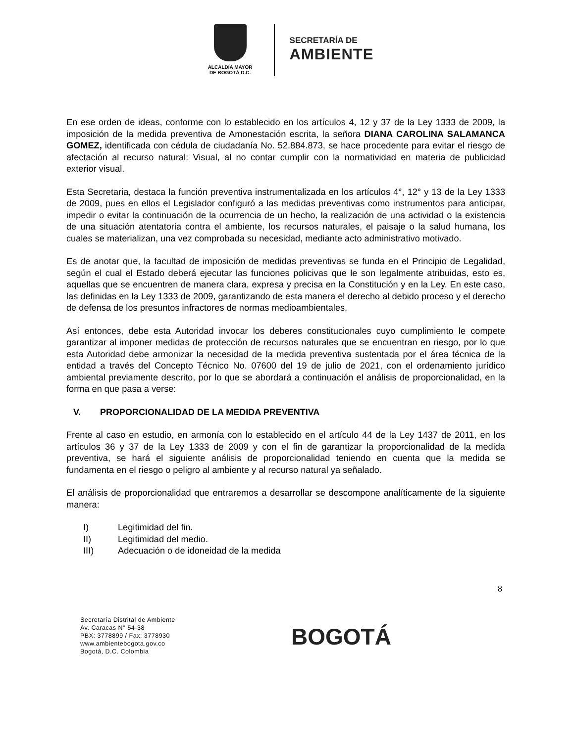ALCALDÍA MAYOR
DE BOGOTÁ D.C.
SECRETARÍA DE
AMBIENTE
En ese orden de ideas, conforme con lo establecido en los artículos 4, 12 y 37 de la Ley 1333 de 2009, la imposición de la medida preventiva de Amonestación escrita, la señora DIANA CAROLINA SALAMANCA GOMEZ, identificada con cédula de ciudadanía No. 52.884.873, se hace procedente para evitar el riesgo de afectación al recurso natural: Visual, al no contar cumplir con la normatividad en materia de publicidad exterior visual.
Esta Secretaria, destaca la función preventiva instrumentalizada en los artículos 4°, 12° y 13 de la Ley 1333 de 2009, pues en ellos el Legislador configuró a las medidas preventivas como instrumentos para anticipar, impedir o evitar la continuación de la ocurrencia de un hecho, la realización de una actividad o la existencia de una situación atentatoria contra el ambiente, los recursos naturales, el paisaje o la salud humana, los cuales se materializan, una vez comprobada su necesidad, mediante acto administrativo motivado.
Es de anotar que, la facultad de imposición de medidas preventivas se funda en el Principio de Legalidad, según el cual el Estado deberá ejecutar las funciones policivas que le son legalmente atribuidas, esto es, aquellas que se encuentren de manera clara, expresa y precisa en la Constitución y en la Ley. En este caso, las definidas en la Ley 1333 de 2009, garantizando de esta manera el derecho al debido proceso y el derecho de defensa de los presuntos infractores de normas medioambientales.
Así entonces, debe esta Autoridad invocar los deberes constitucionales cuyo cumplimiento le compete garantizar al imponer medidas de protección de recursos naturales que se encuentran en riesgo, por lo que esta Autoridad debe armonizar la necesidad de la medida preventiva sustentada por el área técnica de la entidad a través del Concepto Técnico No. 07600 del 19 de julio de 2021, con el ordenamiento jurídico ambiental previamente descrito, por lo que se abordará a continuación el análisis de proporcionalidad, en la forma en que pasa a verse:
V. PROPORCIONALIDAD DE LA MEDIDA PREVENTIVA
Frente al caso en estudio, en armonía con lo establecido en el artículo 44 de la Ley 1437 de 2011, en los artículos 36 y 37 de la Ley 1333 de 2009 y con el fin de garantizar la proporcionalidad de la medida preventiva, se hará el siguiente análisis de proporcionalidad teniendo en cuenta que la medida se fundamenta en el riesgo o peligro al ambiente y al recurso natural ya señalado.
El análisis de proporcionalidad que entraremos a desarrollar se descompone analíticamente de la siguiente manera:
I) Legitimidad del fin.
II) Legitimidad del medio.
III) Adecuación o de idoneidad de la medida
8
Secretaría Distrital de Ambiente
Av. Caracas N° 54-38
PBX: 3778899 / Fax: 3778930
www.ambientebogota.gov.co
Bogotá, D.C. Colombia
BOGOTÁ